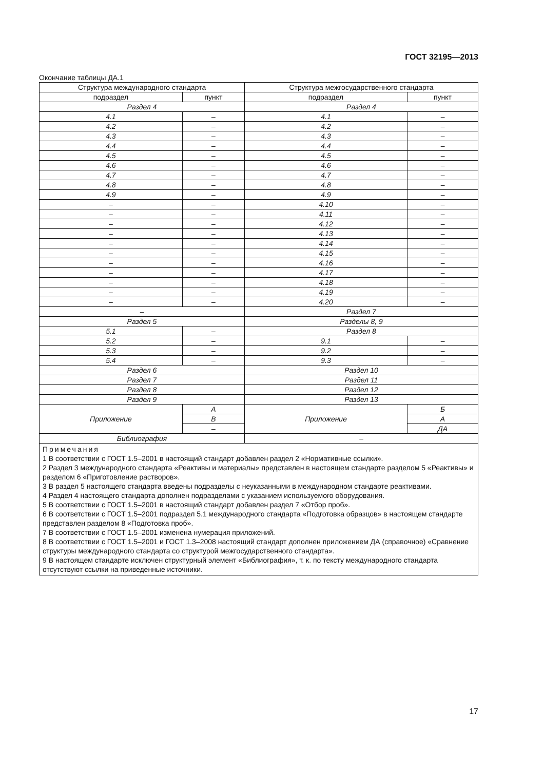ГОСТ 32195—2013
Окончание таблицы ДА.1
| Структура международного стандарта | | Структура межгосударственного стандарта | |
| --- | --- | --- | --- |
| подраздел | пункт | подраздел | пункт |
| Раздел 4 | | Раздел 4 | |
| 4.1 | – | 4.1 | – |
| 4.2 | – | 4.2 | – |
| 4.3 | – | 4.3 | – |
| 4.4 | – | 4.4 | – |
| 4.5 | – | 4.5 | – |
| 4.6 | – | 4.6 | – |
| 4.7 | – | 4.7 | – |
| 4.8 | – | 4.8 | – |
| 4.9 | – | 4.9 | – |
| – | – | 4.10 | – |
| – | – | 4.11 | – |
| – | – | 4.12 | – |
| – | – | 4.13 | – |
| – | – | 4.14 | – |
| – | – | 4.15 | – |
| – | – | 4.16 | – |
| – | – | 4.17 | – |
| – | – | 4.18 | – |
| – | – | 4.19 | – |
| – | – | 4.20 | – |
| – | | Раздел 7 | |
| Раздел 5 | | Разделы 8, 9 | |
| 5.1 | – | Раздел 8 | |
| 5.2 | – | 9.1 | – |
| 5.3 | – | 9.2 | – |
| 5.4 | – | 9.3 | – |
| Раздел 6 | | Раздел 10 | |
| Раздел 7 | | Раздел 11 | |
| Раздел 8 | | Раздел 12 | |
| Раздел 9 | | Раздел 13 | |
| Приложение | А | Приложение | Б |
| | В | | А |
| | – | | ДА |
| Библиография | | – | |
| Примечания 1 В соответствии с ГОСТ 1.5–2001 в настоящий стандарт добавлен раздел 2 «Нормативные ссылки». 2 Раздел 3 международного стандарта «Реактивы и материалы» представлен в настоящем стандарте разделом 5 «Реактивы» и разделом 6 «Приготовление растворов». 3 В раздел 5 настоящего стандарта введены подразделы с неуказанными в международном стандарте реактивами. 4 Раздел 4 настоящего стандарта дополнен подразделами с указанием используемого оборудования. 5 В соответствии с ГОСТ 1.5–2001 в настоящий стандарт добавлен раздел 7 «Отбор проб». 6 В соответствии с ГОСТ 1.5–2001 подраздел 5.1 международного стандарта «Подготовка образцов» в настоящем стандарте представлен разделом 8 «Подготовка проб». 7 В соответствии с ГОСТ 1.5–2001 изменена нумерация приложений. 8 В соответствии с ГОСТ 1.5–2001 и ГОСТ 1.3–2008 настоящий стандарт дополнен приложением ДА (справочное) «Сравнение структуры международного стандарта со структурой межгосударственного стандарта». 9 В настоящем стандарте исключен структурный элемент «Библиография», т. к. по тексту международного стандарта отсутствуют ссылки на приведенные источники. | | | |
17